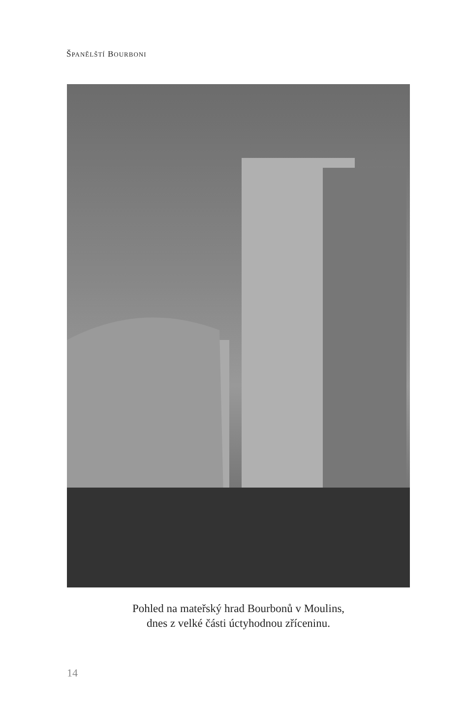ŠPANĚLŠTÍ BOURBONI
Pohled na mateřský hrad Bourbonů v Moulins,
dnes z velké části úctyhodnou zříceninu.
14